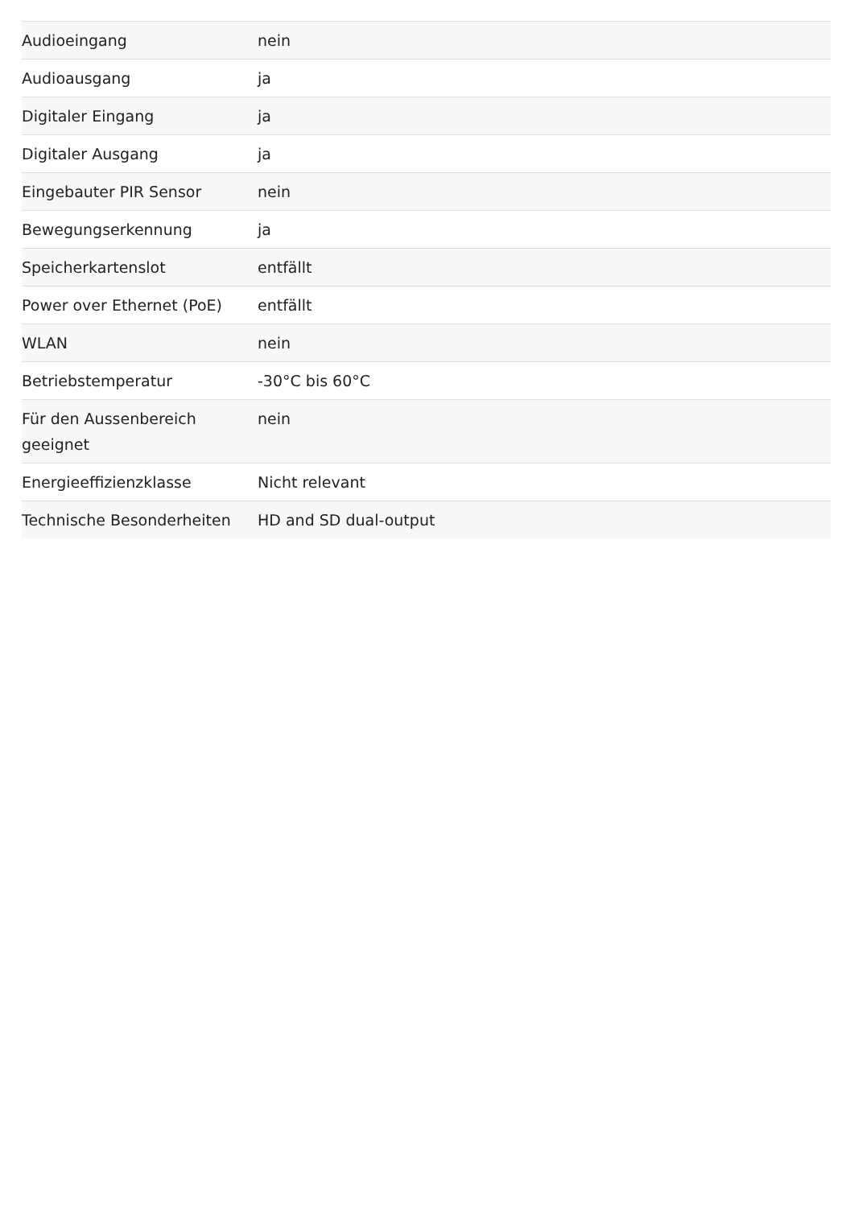| Audioeingang | nein |
| Audioausgang | ja |
| Digitaler Eingang | ja |
| Digitaler Ausgang | ja |
| Eingebauter PIR Sensor | nein |
| Bewegungserkennung | ja |
| Speicherkartenslot | entfällt |
| Power over Ethernet (PoE) | entfällt |
| WLAN | nein |
| Betriebstemperatur | -30°C bis 60°C |
| Für den Aussenbereich geeignet | nein |
| Energieeffizienzklasse | Nicht relevant |
| Technische Besonderheiten | HD and SD dual-output |